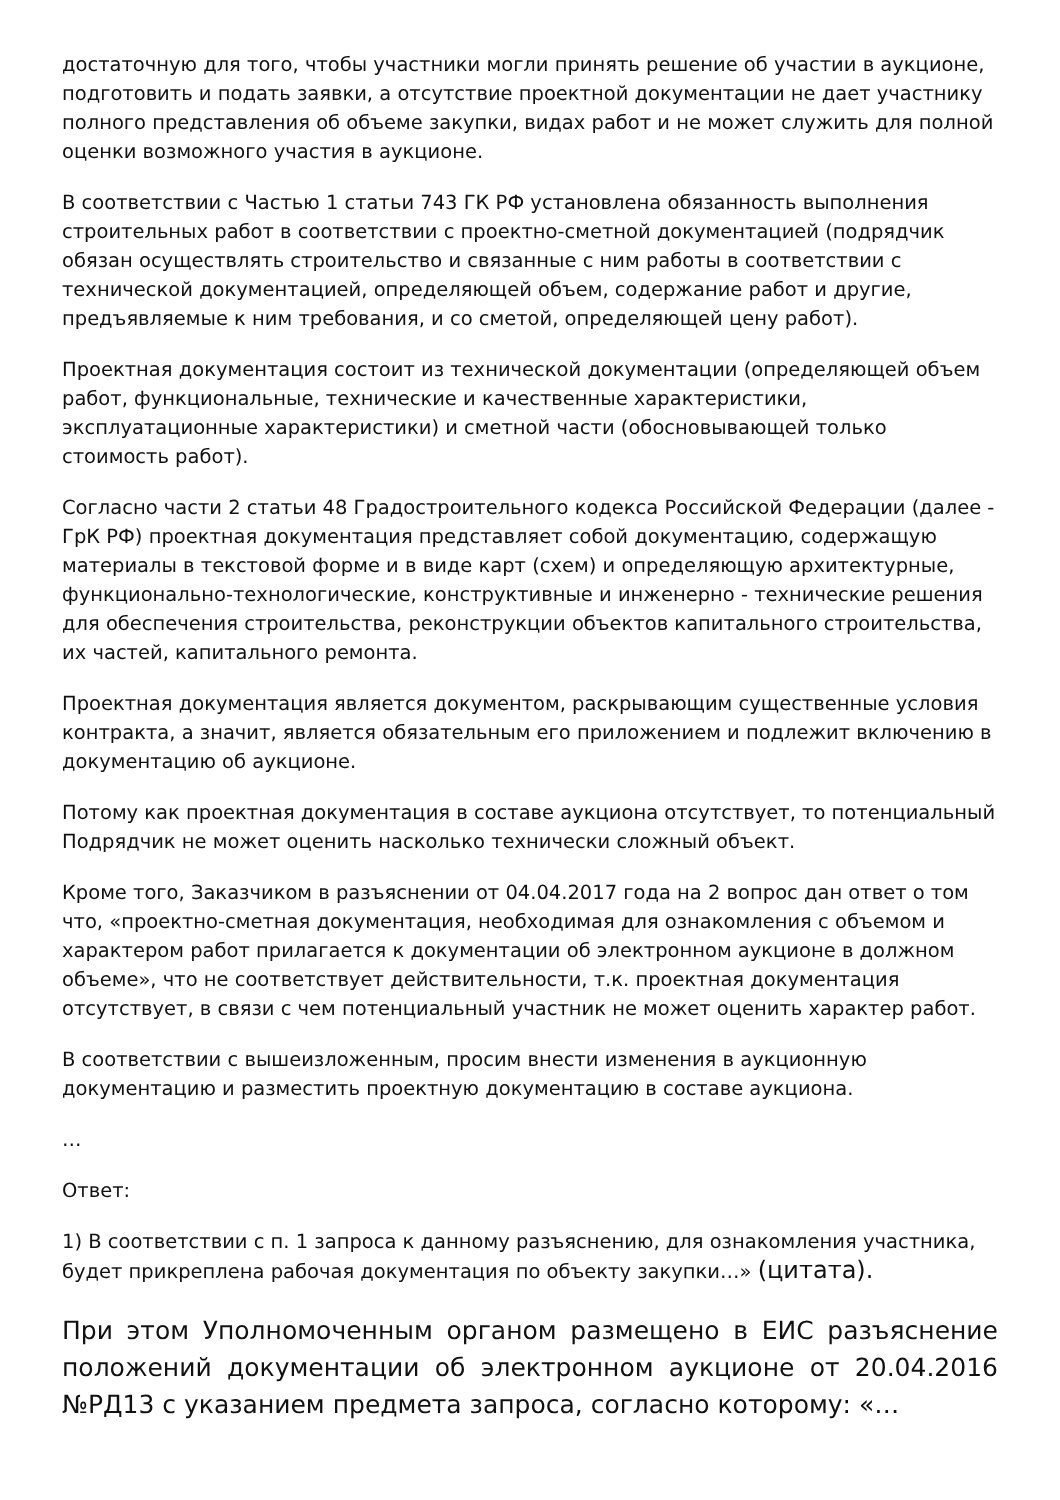достаточную для того, чтобы участники могли принять решение об участии в аукционе, подготовить и подать заявки, а отсутствие проектной документации не дает участнику полного представления об объеме закупки, видах работ и не может служить для полной оценки возможного участия в аукционе.
В соответствии с Частью 1 статьи 743 ГК РФ установлена обязанность выполнения строительных работ в соответствии с проектно-сметной документацией (подрядчик обязан осуществлять строительство и связанные с ним работы в соответствии с технической документацией, определяющей объем, содержание работ и другие, предъявляемые к ним требования, и со сметой, определяющей цену работ).
Проектная документация состоит из технической документации (определяющей объем работ, функциональные, технические и качественные характеристики, эксплуатационные характеристики) и сметной части (обосновывающей только стоимость работ).
Согласно части 2 статьи 48 Градостроительного кодекса Российской Федерации (далее - ГрК РФ) проектная документация представляет собой документацию, содержащую материалы в текстовой форме и в виде карт (схем) и определяющую архитектурные, функционально-технологические, конструктивные и инженерно - технические решения для обеспечения строительства, реконструкции объектов капитального строительства, их частей, капитального ремонта.
Проектная документация является документом, раскрывающим существенные условия контракта, а значит, является обязательным его приложением и подлежит включению в документацию об аукционе.
Потому как проектная документация в составе аукциона отсутствует, то потенциальный Подрядчик не может оценить насколько технически сложный объект.
Кроме того, Заказчиком в разъяснении от 04.04.2017 года на 2 вопрос дан ответ о том что, «проектно-сметная документация, необходимая для ознакомления с объемом и характером работ прилагается к документации об электронном аукционе в должном объеме», что не соответствует действительности, т.к. проектная документация отсутствует, в связи с чем потенциальный участник не может оценить характер работ.
В соответствии с вышеизложенным, просим внести изменения в аукционную документацию и разместить проектную документацию в составе аукциона.
…
Ответ:
1) В соответствии с п. 1 запроса к данному разъяснению, для ознакомления участника, будет прикреплена рабочая документация по объекту закупки…» (цитата).
При этом Уполномоченным органом размещено в ЕИС разъяснение положений документации об электронном аукционе от 20.04.2016 №РД13 с указанием предмета запроса, согласно которому: «…